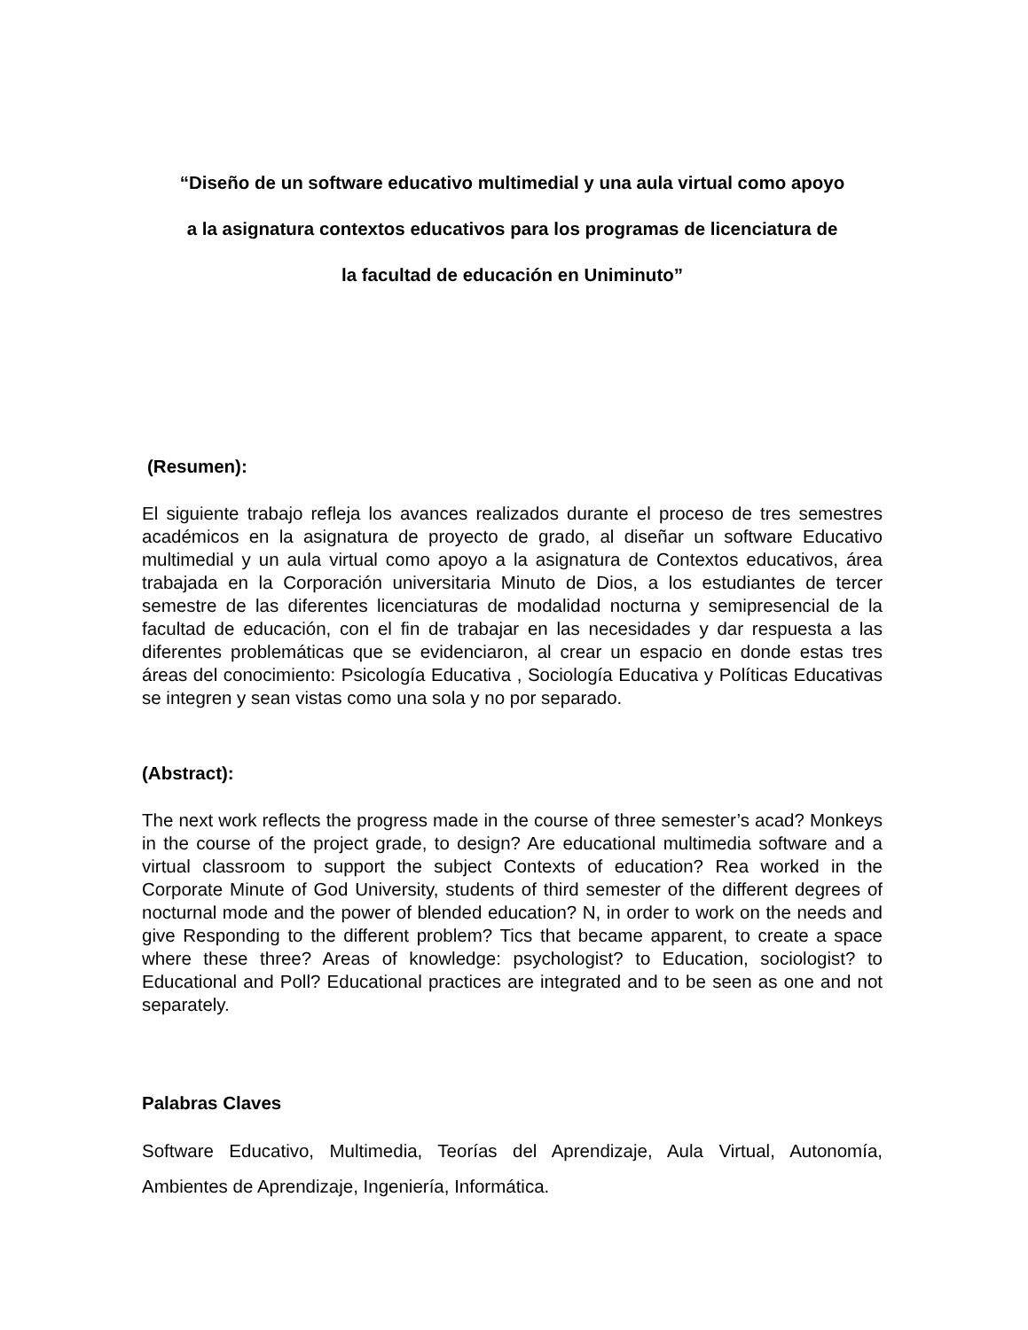“Diseño de un software educativo multimedial y una aula virtual como apoyo
a la asignatura contextos educativos para los programas de licenciatura de
la facultad de educación en Uniminuto”
(Resumen):
El siguiente trabajo refleja los avances realizados durante el proceso de tres semestres académicos en la asignatura de proyecto de grado, al diseñar un software Educativo multimedial y un aula virtual como apoyo a la asignatura de Contextos educativos, área trabajada en la Corporación universitaria Minuto de Dios, a los estudiantes de tercer semestre de las diferentes licenciaturas de modalidad nocturna y semipresencial de la facultad de educación, con el fin de trabajar en las necesidades y dar respuesta a las diferentes problemáticas que se evidenciaron, al crear un espacio en donde estas tres áreas del conocimiento: Psicología Educativa , Sociología Educativa y Políticas Educativas se integren y sean vistas como una sola y no por separado.
(Abstract):
The next work reflects the progress made in the course of three semester’s acad? Monkeys in the course of the project grade, to design? Are educational multimedia software and a virtual classroom to support the subject Contexts of education? Rea worked in the Corporate Minute of God University, students of third semester of the different degrees of nocturnal mode and the power of blended education? N, in order to work on the needs and give Responding to the different problem? Tics that became apparent, to create a space where these three? Areas of knowledge: psychologist? to Education, sociologist? to Educational and Poll? Educational practices are integrated and to be seen as one and not separately.
Palabras Claves
Software Educativo, Multimedia, Teorías del Aprendizaje, Aula Virtual, Autonomía, Ambientes de Aprendizaje, Ingeniería, Informática.